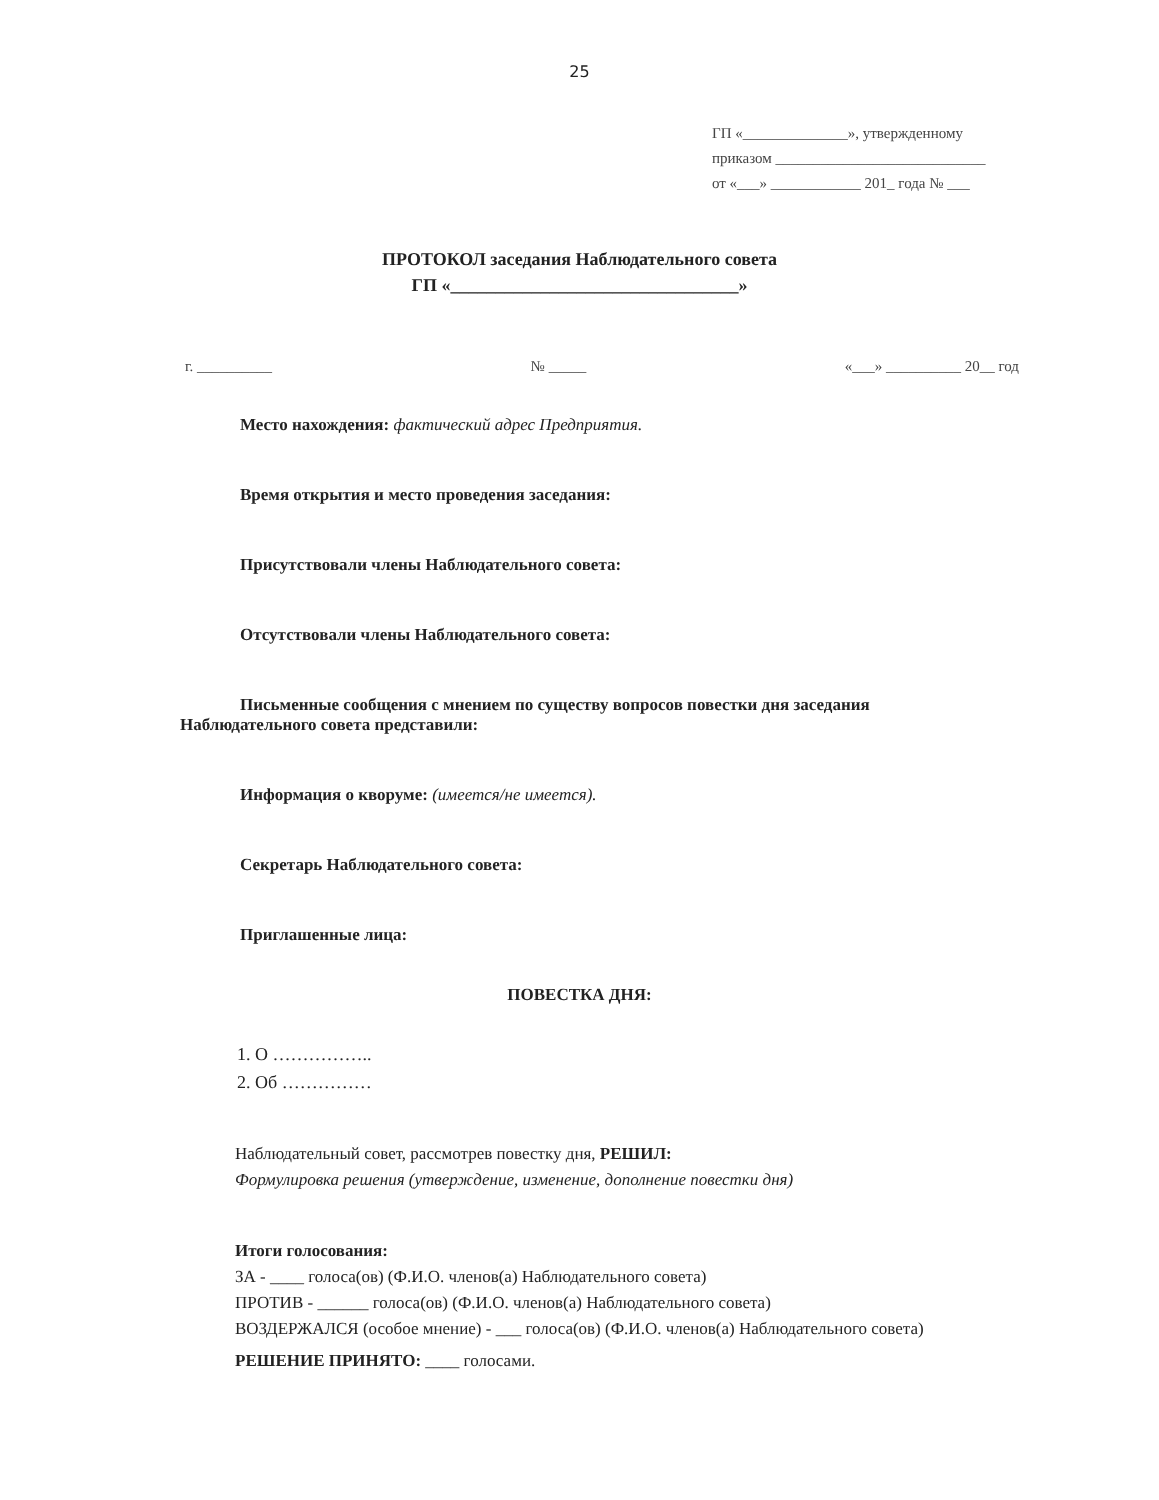25
ГП «______________», утвержденному
приказом ____________________________
от «___» ____________ 201_ года № ___
ПРОТОКОЛ заседания Наблюдательного совета
ГП «________________________________»
г. __________ № _____ «___» __________ 20__ год
Место нахождения: фактический адрес Предприятия.
Время открытия и место проведения заседания:
Присутствовали члены Наблюдательного совета:
Отсутствовали члены Наблюдательного совета:
Письменные сообщения с мнением по существу вопросов повестки дня заседания Наблюдательного совета представили:
Информация о кворуме: (имеется/не имеется).
Секретарь Наблюдательного совета:
Приглашенные лица:
ПОВЕСТКА ДНЯ:
1. О ……………..
2. Об ……………
Наблюдательный совет, рассмотрев повестку дня, РЕШИЛ:
Формулировка решения (утверждение, изменение, дополнение повестки дня)
Итоги голосования:
ЗА - ____ голоса(ов) (Ф.И.О. членов(а) Наблюдательного совета)
ПРОТИВ - ______ голоса(ов) (Ф.И.О. членов(а) Наблюдательного совета)
ВОЗДЕРЖАЛСЯ (особое мнение) - ___ голоса(ов) (Ф.И.О. членов(а) Наблюдательного совета)
РЕШЕНИЕ ПРИНЯТО: ____ голосами.